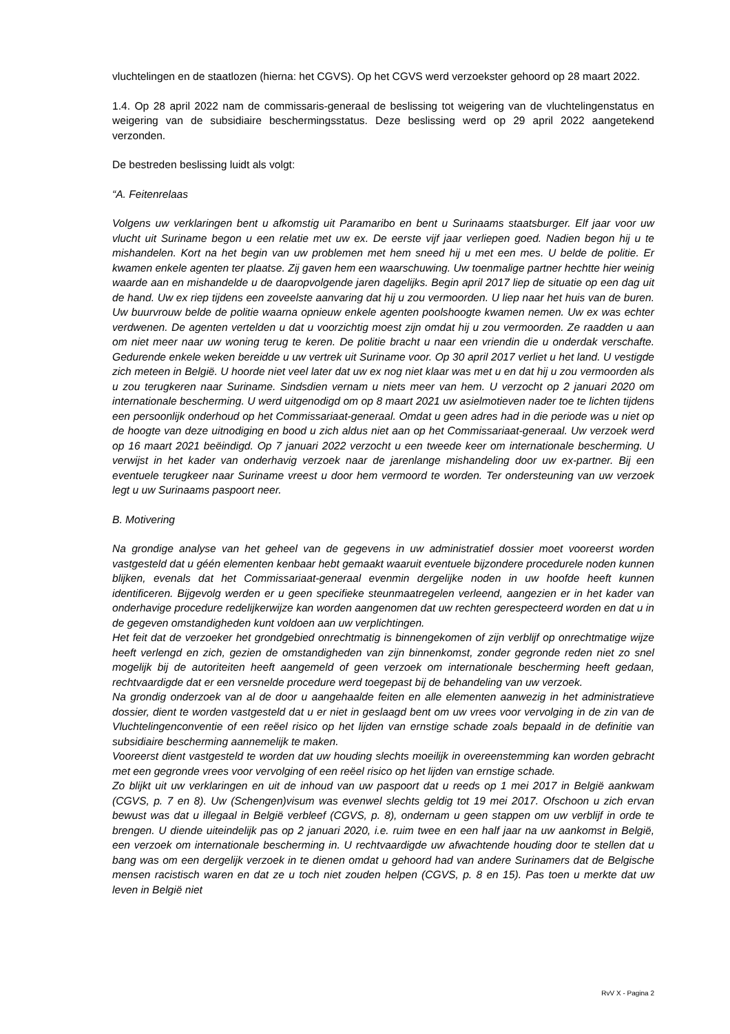vluchtelingen en de staatlozen (hierna: het CGVS). Op het CGVS werd verzoekster gehoord op 28 maart 2022.
1.4. Op 28 april 2022 nam de commissaris-generaal de beslissing tot weigering van de vluchtelingenstatus en weigering van de subsidiaire beschermingsstatus. Deze beslissing werd op 29 april 2022 aangetekend verzonden.
De bestreden beslissing luidt als volgt:
“A. Feitenrelaas
Volgens uw verklaringen bent u afkomstig uit Paramaribo en bent u Surinaams staatsburger. Elf jaar voor uw vlucht uit Suriname begon u een relatie met uw ex. De eerste vijf jaar verliepen goed. Nadien begon hij u te mishandelen. Kort na het begin van uw problemen met hem sneed hij u met een mes. U belde de politie. Er kwamen enkele agenten ter plaatse. Zij gaven hem een waarschuwing. Uw toenmalige partner hechtte hier weinig waarde aan en mishandelde u de daaropvolgende jaren dagelijks. Begin april 2017 liep de situatie op een dag uit de hand. Uw ex riep tijdens een zoveelste aanvaring dat hij u zou vermoorden. U liep naar het huis van de buren. Uw buurvrouw belde de politie waarna opnieuw enkele agenten poolshoogte kwamen nemen. Uw ex was echter verdwenen. De agenten vertelden u dat u voorzichtig moest zijn omdat hij u zou vermoorden. Ze raadden u aan om niet meer naar uw woning terug te keren. De politie bracht u naar een vriendin die u onderdak verschafte. Gedurende enkele weken bereidde u uw vertrek uit Suriname voor. Op 30 april 2017 verliet u het land. U vestigde zich meteen in België. U hoorde niet veel later dat uw ex nog niet klaar was met u en dat hij u zou vermoorden als u zou terugkeren naar Suriname. Sindsdien vernam u niets meer van hem. U verzocht op 2 januari 2020 om internationale bescherming. U werd uitgenodigd om op 8 maart 2021 uw asielmotieven nader toe te lichten tijdens een persoonlijk onderhoud op het Commissariaat-generaal. Omdat u geen adres had in die periode was u niet op de hoogte van deze uitnodiging en bood u zich aldus niet aan op het Commissariaat-generaal. Uw verzoek werd op 16 maart 2021 beëindigd. Op 7 januari 2022 verzocht u een tweede keer om internationale bescherming. U verwijst in het kader van onderhavig verzoek naar de jarenlange mishandeling door uw ex-partner. Bij een eventuele terugkeer naar Suriname vreest u door hem vermoord te worden. Ter ondersteuning van uw verzoek legt u uw Surinaams paspoort neer.
B. Motivering
Na grondige analyse van het geheel van de gegevens in uw administratief dossier moet vooreerst worden vastgesteld dat u géén elementen kenbaar hebt gemaakt waaruit eventuele bijzondere procedurele noden kunnen blijken, evenals dat het Commissariaat-generaal evenmin dergelijke noden in uw hoofde heeft kunnen identificeren. Bijgevolg werden er u geen specifieke steunmaatregelen verleend, aangezien er in het kader van onderhavige procedure redelijkerwijze kan worden aangenomen dat uw rechten gerespecteerd worden en dat u in de gegeven omstandigheden kunt voldoen aan uw verplichtingen.
Het feit dat de verzoeker het grondgebied onrechtmatig is binnengekomen of zijn verblijf op onrechtmatige wijze heeft verlengd en zich, gezien de omstandigheden van zijn binnenkomst, zonder gegronde reden niet zo snel mogelijk bij de autoriteiten heeft aangemeld of geen verzoek om internationale bescherming heeft gedaan, rechtvaardigde dat er een versnelde procedure werd toegepast bij de behandeling van uw verzoek.
Na grondig onderzoek van al de door u aangehaalde feiten en alle elementen aanwezig in het administratieve dossier, dient te worden vastgesteld dat u er niet in geslaagd bent om uw vrees voor vervolging in de zin van de Vluchtelingenconventie of een reëel risico op het lijden van ernstige schade zoals bepaald in de definitie van subsidiaire bescherming aannemelijk te maken.
Vooreerst dient vastgesteld te worden dat uw houding slechts moeilijk in overeenstemming kan worden gebracht met een gegronde vrees voor vervolging of een reëel risico op het lijden van ernstige schade.
Zo blijkt uit uw verklaringen en uit de inhoud van uw paspoort dat u reeds op 1 mei 2017 in België aankwam (CGVS, p. 7 en 8). Uw (Schengen)visum was evenwel slechts geldig tot 19 mei 2017. Ofschoon u zich ervan bewust was dat u illegaal in België verbleef (CGVS, p. 8), ondernam u geen stappen om uw verblijf in orde te brengen. U diende uiteindelijk pas op 2 januari 2020, i.e. ruim twee en een half jaar na uw aankomst in België, een verzoek om internationale bescherming in. U rechtvaardigde uw afwachtende houding door te stellen dat u bang was om een dergelijk verzoek in te dienen omdat u gehoord had van andere Surinamers dat de Belgische mensen racistisch waren en dat ze u toch niet zouden helpen (CGVS, p. 8 en 15). Pas toen u merkte dat uw leven in België niet
RvV X - Pagina 2